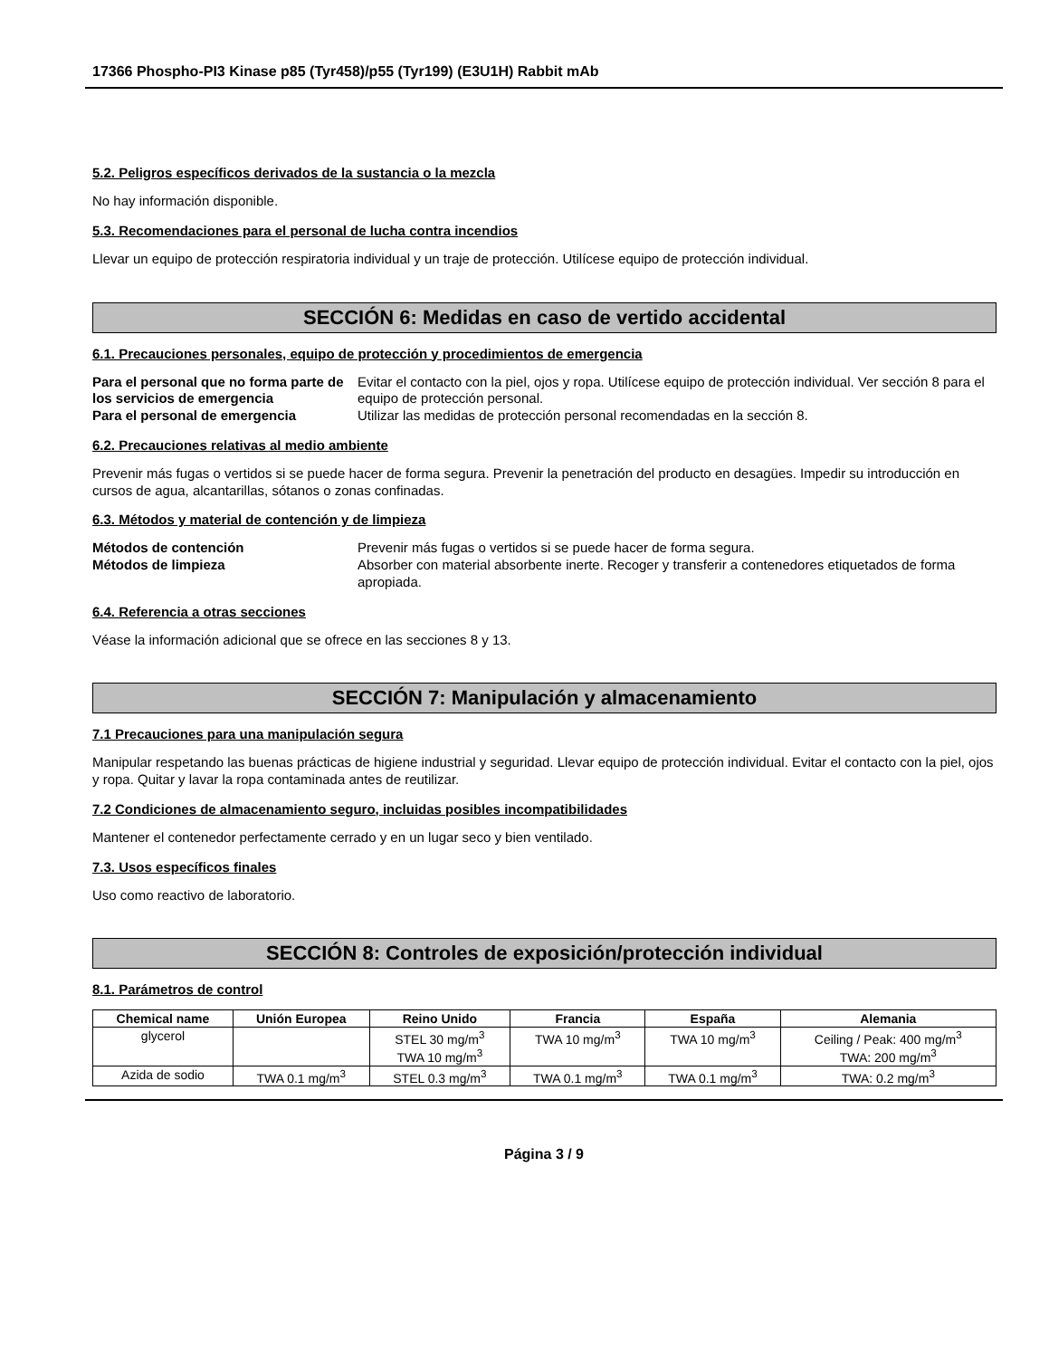17366 Phospho-PI3 Kinase p85 (Tyr458)/p55 (Tyr199) (E3U1H) Rabbit mAb
5.2. Peligros específicos derivados de la sustancia o la mezcla
No hay información disponible.
5.3. Recomendaciones para el personal de lucha contra incendios
Llevar un equipo de protección respiratoria individual y un traje de protección. Utilícese equipo de protección individual.
SECCIÓN 6: Medidas en caso de vertido accidental
6.1. Precauciones personales, equipo de protección y procedimientos de emergencia
Para el personal que no forma parte de los servicios de emergencia
Evitar el contacto con la piel, ojos y ropa. Utilícese equipo de protección individual. Ver sección 8 para el equipo de protección personal.
Para el personal de emergencia
Utilizar las medidas de protección personal recomendadas en la sección 8.
6.2. Precauciones relativas al medio ambiente
Prevenir más fugas o vertidos si se puede hacer de forma segura. Prevenir la penetración del producto en desagües. Impedir su introducción en cursos de agua, alcantarillas, sótanos o zonas confinadas.
6.3. Métodos y material de contención y de limpieza
Métodos de contención
Prevenir más fugas o vertidos si se puede hacer de forma segura.
Métodos de limpieza
Absorber con material absorbente inerte. Recoger y transferir a contenedores etiquetados de forma apropiada.
6.4. Referencia a otras secciones
Véase la información adicional que se ofrece en las secciones 8 y 13.
SECCIÓN 7: Manipulación y almacenamiento
7.1 Precauciones para una manipulación segura
Manipular respetando las buenas prácticas de higiene industrial y seguridad. Llevar equipo de protección individual. Evitar el contacto con la piel, ojos y ropa. Quitar y lavar la ropa contaminada antes de reutilizar.
7.2 Condiciones de almacenamiento seguro, incluidas posibles incompatibilidades
Mantener el contenedor perfectamente cerrado y en un lugar seco y bien ventilado.
7.3. Usos específicos finales
Uso como reactivo de laboratorio.
SECCIÓN 8: Controles de exposición/protección individual
8.1. Parámetros de control
| Chemical name | Unión Europea | Reino Unido | Francia | España | Alemania |
| --- | --- | --- | --- | --- | --- |
| glycerol | | STEL 30 mg/m<sup>3</sup> TWA 10 mg/m<sup>3</sup> | TWA 10 mg/m<sup>3</sup> | TWA 10 mg/m<sup>3</sup> | Ceiling / Peak: 400 mg/m<sup>3</sup> TWA: 200 mg/m<sup>3</sup> |
| Azida de sodio | TWA 0.1 mg/m<sup>3</sup> | STEL 0.3 mg/m<sup>3</sup> | TWA 0.1 mg/m<sup>3</sup> | TWA 0.1 mg/m<sup>3</sup> | TWA: 0.2 mg/m<sup>3</sup> |
Página 3 / 9